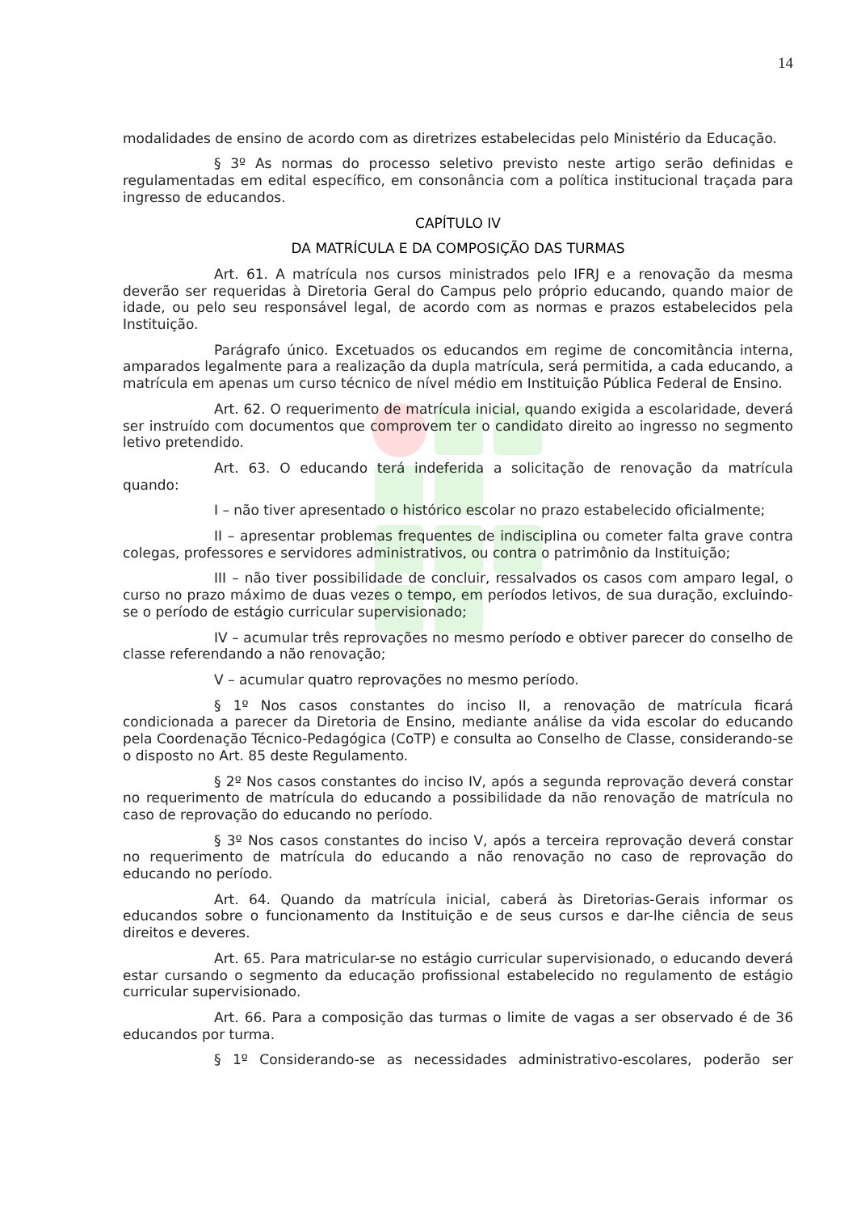14
modalidades de ensino de acordo com as diretrizes estabelecidas pelo Ministério da Educação.
§ 3º As normas do processo seletivo previsto neste artigo serão definidas e regulamentadas em edital específico, em consonância com a política institucional traçada para ingresso de educandos.
CAPÍTULO IV
DA MATRÍCULA E DA COMPOSIÇÃO DAS TURMAS
Art. 61. A matrícula nos cursos ministrados pelo IFRJ e a renovação da mesma deverão ser requeridas à Diretoria Geral do Campus pelo próprio educando, quando maior de idade, ou pelo seu responsável legal, de acordo com as normas e prazos estabelecidos pela Instituição.
Parágrafo único. Excetuados os educandos em regime de concomitância interna, amparados legalmente para a realização da dupla matrícula, será permitida, a cada educando, a matrícula em apenas um curso técnico de nível médio em Instituição Pública Federal de Ensino.
Art. 62. O requerimento de matrícula inicial, quando exigida a escolaridade, deverá ser instruído com documentos que comprovem ter o candidato direito ao ingresso no segmento letivo pretendido.
Art. 63. O educando terá indeferida a solicitação de renovação da matrícula quando:
I – não tiver apresentado o histórico escolar no prazo estabelecido oficialmente;
II – apresentar problemas frequentes de indisciplina ou cometer falta grave contra colegas, professores e servidores administrativos, ou contra o patrimônio da Instituição;
III – não tiver possibilidade de concluir, ressalvados os casos com amparo legal, o curso no prazo máximo de duas vezes o tempo, em períodos letivos, de sua duração, excluindo-se o período de estágio curricular supervisionado;
IV – acumular três reprovações no mesmo período e obtiver parecer do conselho de classe referendando a não renovação;
V – acumular quatro reprovações no mesmo período.
§ 1º Nos casos constantes do inciso II, a renovação de matrícula ficará condicionada a parecer da Diretoria de Ensino, mediante análise da vida escolar do educando pela Coordenação Técnico-Pedagógica (CoTP) e consulta ao Conselho de Classe, considerando-se o disposto no Art. 85 deste Regulamento.
§ 2º Nos casos constantes do inciso IV, após a segunda reprovação deverá constar no requerimento de matrícula do educando a possibilidade da não renovação de matrícula no caso de reprovação do educando no período.
§ 3º Nos casos constantes do inciso V, após a terceira reprovação deverá constar no requerimento de matrícula do educando a não renovação no caso de reprovação do educando no período.
Art. 64. Quando da matrícula inicial, caberá às Diretorias-Gerais informar os educandos sobre o funcionamento da Instituição e de seus cursos e dar-lhe ciência de seus direitos e deveres.
Art. 65. Para matricular-se no estágio curricular supervisionado, o educando deverá estar cursando o segmento da educação profissional estabelecido no regulamento de estágio curricular supervisionado.
Art. 66. Para a composição das turmas o limite de vagas a ser observado é de 36 educandos por turma.
§ 1º Considerando-se as necessidades administrativo-escolares, poderão ser